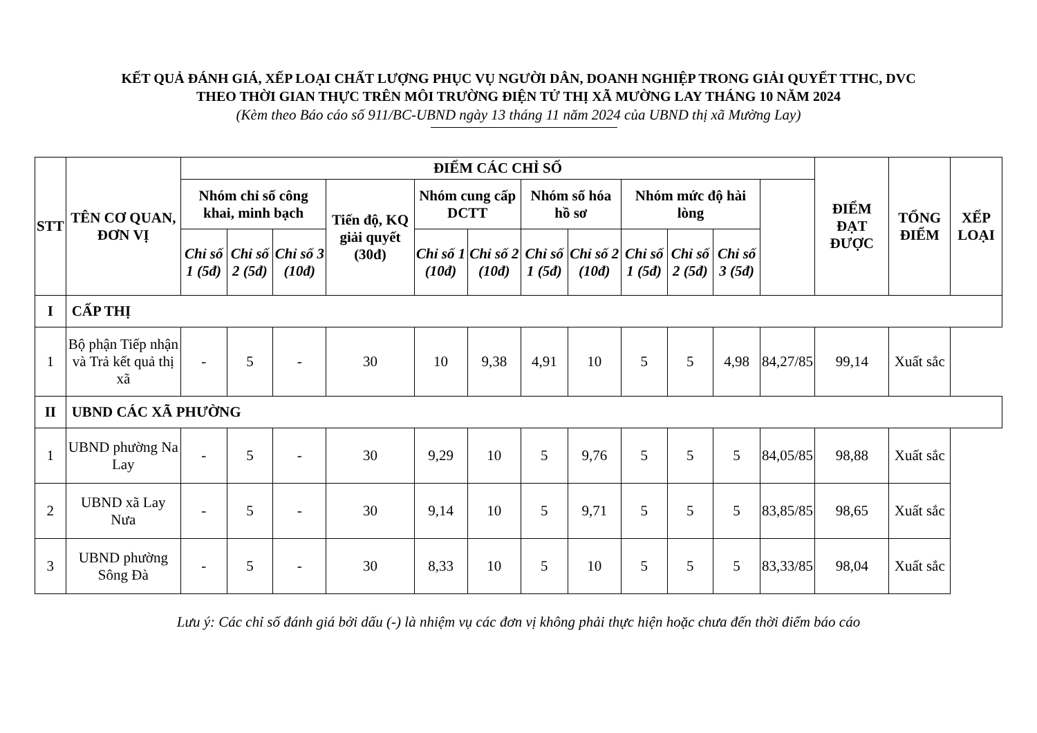KẾT QUẢ ĐÁNH GIÁ, XẾP LOẠI CHẤT LƯỢNG PHỤC VỤ NGƯỜI DÂN, DOANH NGHIỆP TRONG GIẢI QUYẾT TTHC, DVC
THEO THỜI GIAN THỰC TRÊN MÔI TRƯỜNG ĐIỆN TỬ THỊ XÃ MƯỜNG LAY THÁNG 10 NĂM 2024
(Kèm theo Báo cáo số 911/BC-UBND ngày 13 tháng 11 năm 2024 của UBND thị xã Mường Lay)
| STT | TÊN CƠ QUAN, ĐƠN VỊ | ĐIỂM CÁC CHỈ SỐ | | | | | | | | | | | | ĐIỂM ĐẠT ĐƯỢC | TỔNG ĐIỂM | XẾP LOẠI |
| --- | --- | --- | --- | --- | --- | --- | --- | --- | --- | --- | --- | --- | --- | --- | --- | --- |
| | | Nhóm chỉ số công khai, minh bạch | | | Tiến độ, KQ giải quyết (30đ) | Nhóm cung cấp DCTT | | Nhóm số hóa hồ sơ | | Nhóm mức độ hài lòng | | | | | | |
| | | Chỉ số 1 (5đ) | Chỉ số 2 (5đ) | Chỉ số 3 (10đ) | | Chỉ số 1 (10đ) | Chỉ số 2 (10đ) | Chỉ số 1 (5đ) | Chỉ số 2 (10đ) | Chỉ số 1 (5đ) | Chỉ số 2 (5đ) | Chỉ số 3 (5đ) | | | | |
| I | CẤP THỊ | | | | | | | | | | | | | | | |
| 1 | Bộ phận Tiếp nhận và Trả kết quả thị xã | - | 5 | - | 30 | 10 | 9,38 | 4,91 | 10 | 5 | 5 | 4,98 | 84,27/85 | 99,14 | Xuất sắc | |
| II | UBND CÁC XÃ PHƯỜNG | | | | | | | | | | | | | | | |
| 1 | UBND phường Na Lay | - | 5 | - | 30 | 9,29 | 10 | 5 | 9,76 | 5 | 5 | 5 | 84,05/85 | 98,88 | Xuất sắc | |
| 2 | UBND xã Lay Nưa | - | 5 | - | 30 | 9,14 | 10 | 5 | 9,71 | 5 | 5 | 5 | 83,85/85 | 98,65 | Xuất sắc | |
| 3 | UBND phường Sông Đà | - | 5 | - | 30 | 8,33 | 10 | 5 | 10 | 5 | 5 | 5 | 83,33/85 | 98,04 | Xuất sắc | |
Lưu ý: Các chỉ số đánh giá bởi dấu (-) là nhiệm vụ các đơn vị không phải thực hiện hoặc chưa đến thời điểm báo cáo